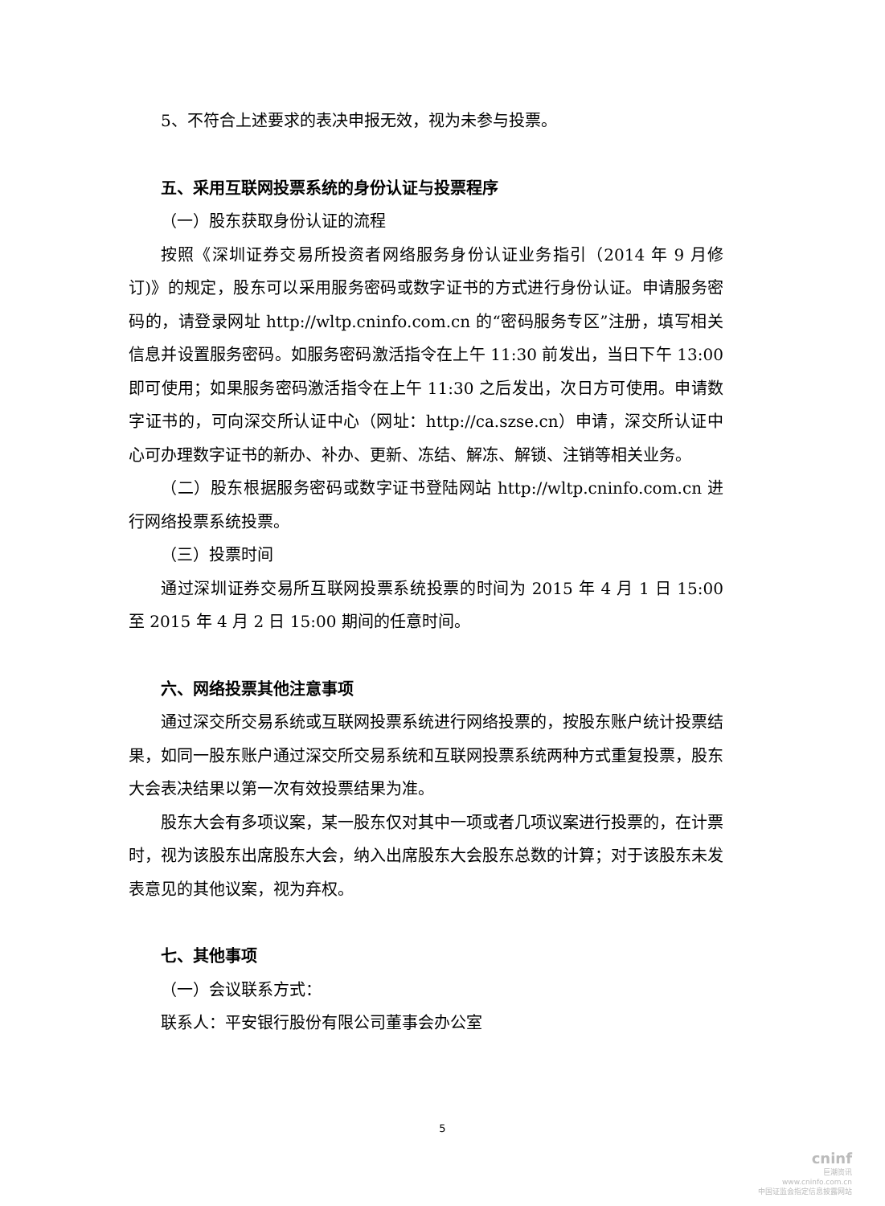5、不符合上述要求的表决申报无效，视为未参与投票。
五、采用互联网投票系统的身份认证与投票程序
（一）股东获取身份认证的流程
按照《深圳证券交易所投资者网络服务身份认证业务指引（2014 年 9 月修订)》的规定，股东可以采用服务密码或数字证书的方式进行身份认证。申请服务密码的，请登录网址 http://wltp.cninfo.com.cn 的“密码服务专区”注册，填写相关信息并设置服务密码。如服务密码激活指令在上午 11:30 前发出，当日下午 13:00 即可使用；如果服务密码激活指令在上午 11:30 之后发出，次日方可使用。申请数字证书的，可向深交所认证中心（网址：http://ca.szse.cn）申请，深交所认证中心可办理数字证书的新办、补办、更新、冻结、解冻、解锁、注销等相关业务。
（二）股东根据服务密码或数字证书登陆网站 http://wltp.cninfo.com.cn 进行网络投票系统投票。
（三）投票时间
通过深圳证券交易所互联网投票系统投票的时间为 2015 年 4 月 1 日 15:00 至 2015 年 4 月 2 日 15:00 期间的任意时间。
六、网络投票其他注意事项
通过深交所交易系统或互联网投票系统进行网络投票的，按股东账户统计投票结果，如同一股东账户通过深交所交易系统和互联网投票系统两种方式重复投票，股东大会表决结果以第一次有效投票结果为准。
股东大会有多项议案，某一股东仅对其中一项或者几项议案进行投票的，在计票时，视为该股东出席股东大会，纳入出席股东大会股东总数的计算；对于该股东未发表意见的其他议案，视为弃权。
七、其他事项
（一）会议联系方式：
联系人：平安银行股份有限公司董事会办公室
5
cninf
巨潮资讯
www.cninfo.com.cn
中国证监会指定信息披露网站